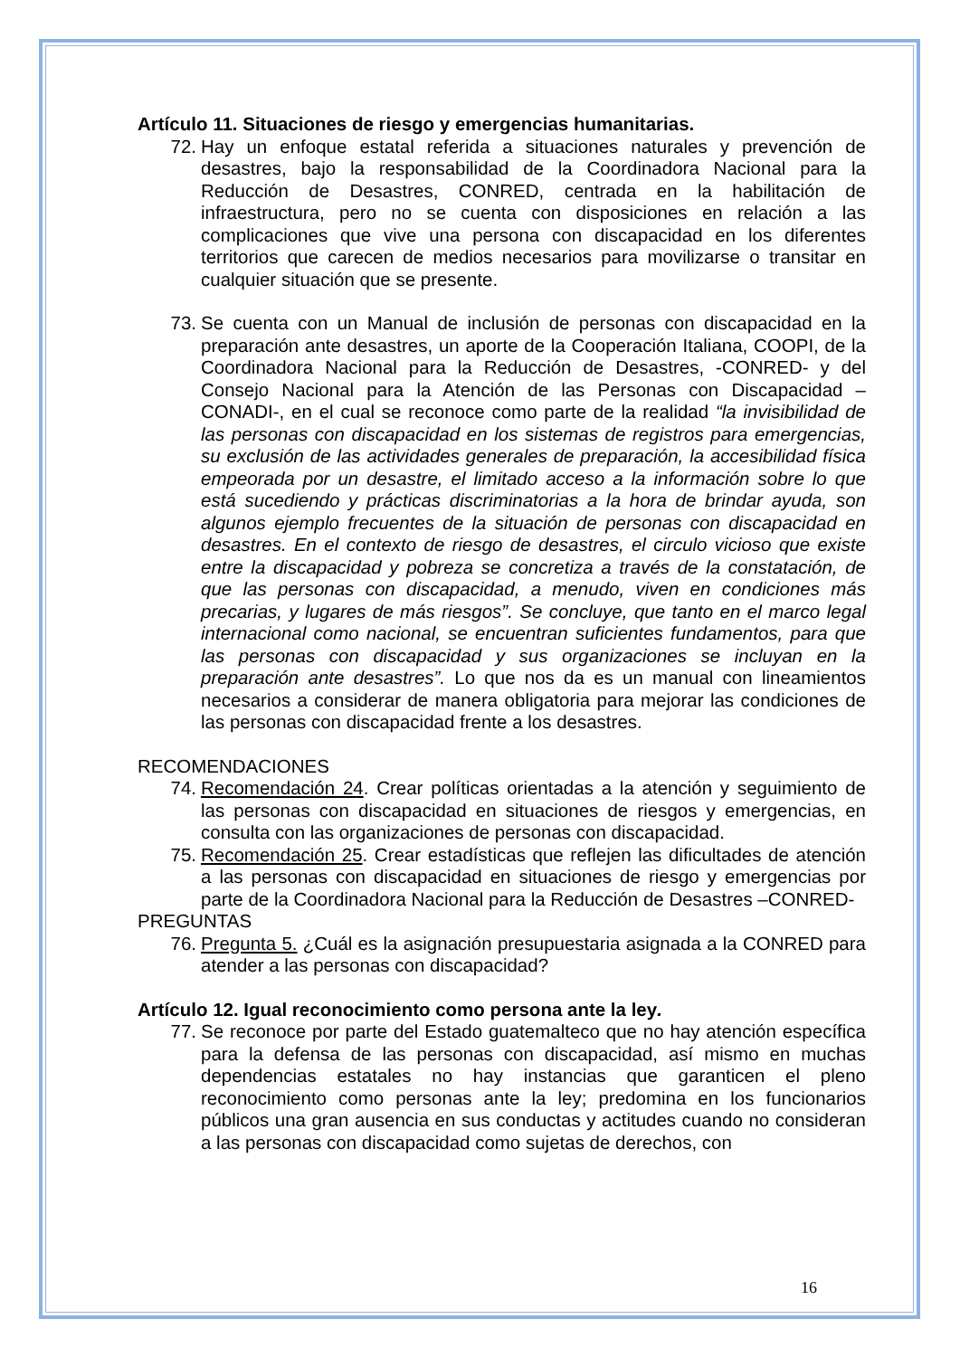Artículo 11. Situaciones de riesgo y emergencias humanitarias.
72. Hay un enfoque estatal referida a situaciones naturales y prevención de desastres, bajo la responsabilidad de la Coordinadora Nacional para la Reducción de Desastres, CONRED, centrada en la habilitación de infraestructura, pero no se cuenta con disposiciones en relación a las complicaciones que vive una persona con discapacidad en los diferentes territorios que carecen de medios necesarios para movilizarse o transitar en cualquier situación que se presente.
73. Se cuenta con un Manual de inclusión de personas con discapacidad en la preparación ante desastres, un aporte de la Cooperación Italiana, COOPI, de la Coordinadora Nacional para la Reducción de Desastres, -CONRED- y del Consejo Nacional para la Atención de las Personas con Discapacidad –CONADI-, en el cual se reconoce como parte de la realidad “la invisibilidad de las personas con discapacidad en los sistemas de registros para emergencias, su exclusión de las actividades generales de preparación, la accesibilidad física empeorada por un desastre, el limitado acceso a la información sobre lo que está sucediendo y prácticas discriminatorias a la hora de brindar ayuda, son algunos ejemplo frecuentes de la situación de personas con discapacidad en desastres. En el contexto de riesgo de desastres, el circulo vicioso que existe entre la discapacidad y pobreza se concretiza a través de la constatación, de que las personas con discapacidad, a menudo, viven en condiciones más precarias, y lugares de más riesgos”. Se concluye, que tanto en el marco legal internacional como nacional, se encuentran suficientes fundamentos, para que las personas con discapacidad y sus organizaciones se incluyan en la preparación ante desastres”. Lo que nos da es un manual con lineamientos necesarios a considerar de manera obligatoria para mejorar las condiciones de las personas con discapacidad frente a los desastres.
RECOMENDACIONES
74. Recomendación 24. Crear políticas orientadas a la atención y seguimiento de las personas con discapacidad en situaciones de riesgos y emergencias, en consulta con las organizaciones de personas con discapacidad.
75. Recomendación 25. Crear estadísticas que reflejen las dificultades de atención a las personas con discapacidad en situaciones de riesgo y emergencias por parte de la Coordinadora Nacional para la Reducción de Desastres –CONRED-
PREGUNTAS
76. Pregunta 5. ¿Cuál es la asignación presupuestaria asignada a la CONRED para atender a las personas con discapacidad?
Artículo 12. Igual reconocimiento como persona ante la ley.
77. Se reconoce por parte del Estado guatemalteco que no hay atención específica para la defensa de las personas con discapacidad, así mismo en muchas dependencias estatales no hay instancias que garanticen el pleno reconocimiento como personas ante la ley; predomina en los funcionarios públicos una gran ausencia en sus conductas y actitudes cuando no consideran a las personas con discapacidad como sujetas de derechos, con
16